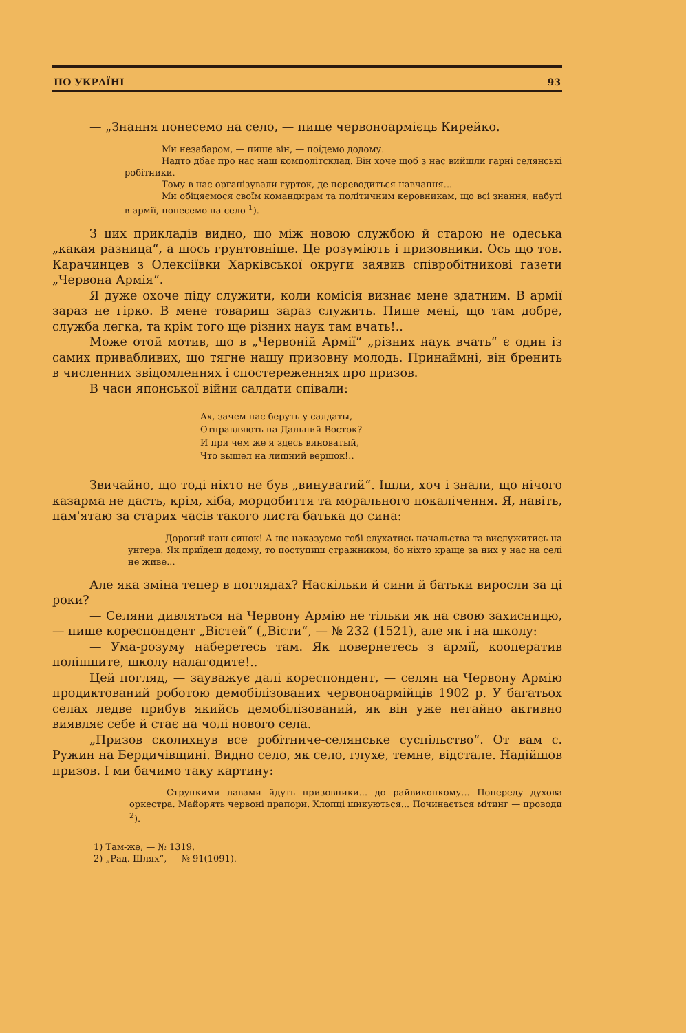ПО УКРАЇНІ 93
— „Знання понесемо на село, — пише червоноармієць Кирейко.
Ми незабаром, — пише він, — поїдемо додому.
Надто дбає про нас наш комполітсклад. Він хоче щоб з нас вийшли гарні селянські робітники.
Тому в нас організували гурток, де переводиться навчання...
Ми обіцяємося своїм командирам та політичним керовникам, що всі знання, набуті в армії, понесемо на село <sup>1</sup>).
З цих прикладів видно, що між новою службою й старою не одеська „какая разница“, а щось грунтовніше. Це розуміють і призовники. Ось що тов. Карачинцев з Олексіївки Харківської округи заявив співробітникові газети „Червона Армія“.
Я дуже охоче піду служити, коли комісія визнає мене здатним. В армії зараз не гірко. В мене товариш зараз служить. Пише мені, що там добре, служба легка, та крім того ще різних наук там вчать!..
Може отой мотив, що в „Червоній Армії“ „різних наук вчать“ є один із самих привабливих, що тягне нашу призовну молодь. Принаймні, він бренить в численних звідомленнях і спостереженнях про призов.
В часи японської війни салдати співали:
Ах, зачем нас беруть у салдаты,
Отправляють на Дальний Восток?
И при чем же я здесь виноватый,
Что вышел на лишний вершок!..
Звичайно, що тоді ніхто не був „винуватий“. Ішли, хоч і знали, що нічого казарма не дасть, крім, хіба, мордобиття та морального покалічення. Я, навіть, пам'ятаю за старих часів такого листа батька до сина:
Дорогий наш синок! А ще наказуємо тобі слухатись начальства та вислужитись на унтера. Як приїдеш додому, то поступиш стражником, бо ніхто краще за них у нас на селі не живе...
Але яка зміна тепер в поглядах? Наскільки й сини й батьки виросли за ці роки?
— Селяни дивляться на Червону Армію не тільки як на свою захисницю, — пише кореспондент „Вістей“ („Вісти“, — № 232 (1521), але як і на школу:
— Ума-розуму наберетесь там. Як повернетесь з армії, кооператив поліпшите, школу налагодите!..
Цей погляд, — зауважує далі кореспондент, — селян на Червону Армію продиктований роботою демобілізованих червоноармійців 1902 р. У багатьох селах ледве прибув якийсь демобілізований, як він уже негайно активно виявляє себе й стає на чолі нового села.
„Призов сколихнув все робітниче-селянське суспільство“. От вам с. Ружин на Бердичівщині. Видно село, як село, глухе, темне, відстале. Надійшов призов. І ми бачимо таку картину:
Стрункими лавами йдуть призовники... до райвиконкому... Попереду духова оркестра. Майорять червоні прапори. Хлопці шикуються... Починається мітинг — проводи <sup>2</sup>).
1) Там-же, — № 1319.
2) „Рад. Шлях“, — № 91(1091).